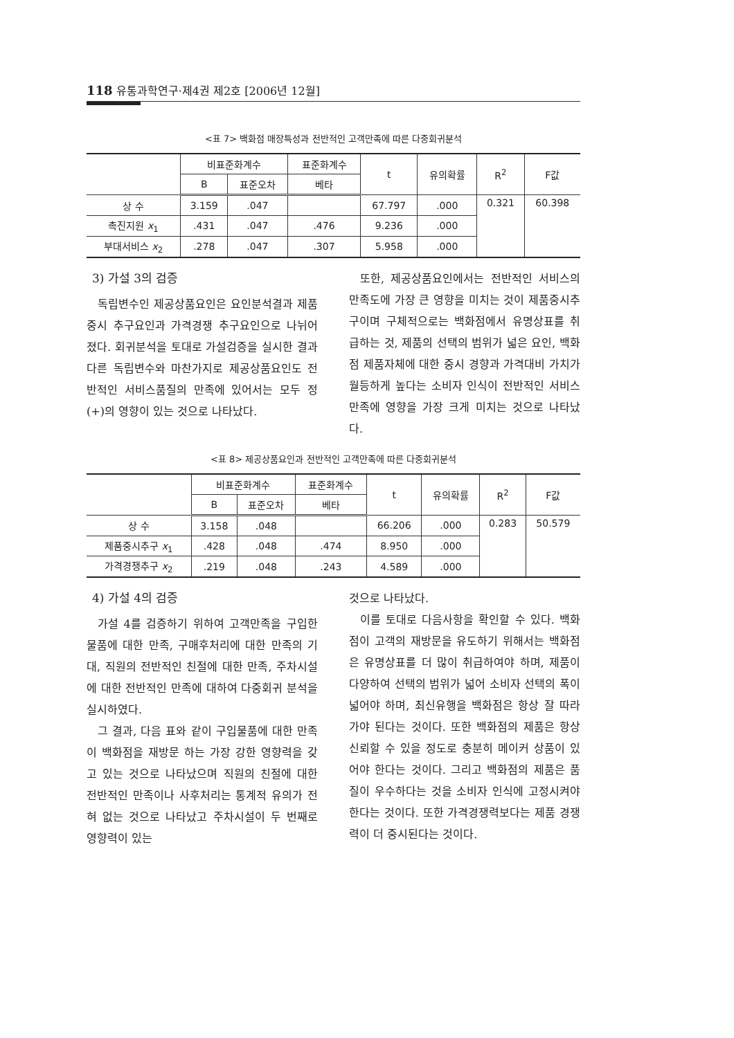118 유통과학연구·제4권 제2호 [2006년 12월]
<표 7> 백화점 매장특성과 전반적인 고객만족에 따른 다중회귀분석
| | 비표준화계수 | | 표준화계수 | t | 유의확률 | R<sup>2</sup> | F값 |
| --- | --- | --- | --- | --- | --- | --- | --- |
| | B | 표준오차 | 베타 | | | | |
| 상 수 | 3.159 | .047 | | 67.797 | .000 | 0.321 | 60.398 |
| 촉진지원 x<sub>1</sub> | .431 | .047 | .476 | 9.236 | .000 | | |
| 부대서비스 x<sub>2</sub> | .278 | .047 | .307 | 5.958 | .000 | | |
3) 가설 3의 검증
독립변수인 제공상품요인은 요인분석결과 제품중시 추구요인과 가격경쟁 추구요인으로 나뉘어 졌다. 회귀분석을 토대로 가설검증을 실시한 결과 다른 독립변수와 마찬가지로 제공상품요인도 전반적인 서비스품질의 만족에 있어서는 모두 정(+)의 영향이 있는 것으로 나타났다.
또한, 제공상품요인에서는 전반적인 서비스의 만족도에 가장 큰 영향을 미치는 것이 제품중시추구이며 구체적으로는 백화점에서 유명상표를 취급하는 것, 제품의 선택의 범위가 넓은 요인, 백화점 제품자체에 대한 중시 경향과 가격대비 가치가 월등하게 높다는 소비자 인식이 전반적인 서비스 만족에 영향을 가장 크게 미치는 것으로 나타났다.
<표 8> 제공상품요인과 전반적인 고객만족에 따른 다중회귀분석
| | 비표준화계수 | | 표준화계수 | t | 유의확률 | R<sup>2</sup> | F값 |
| --- | --- | --- | --- | --- | --- | --- | --- |
| | B | 표준오차 | 베타 | | | | |
| 상 수 | 3.158 | .048 | | 66.206 | .000 | 0.283 | 50.579 |
| 제품중시추구 x<sub>1</sub> | .428 | .048 | .474 | 8.950 | .000 | | |
| 가격경쟁추구 x<sub>2</sub> | .219 | .048 | .243 | 4.589 | .000 | | |
4) 가설 4의 검증
가설 4를 검증하기 위하여 고객만족을 구입한 물품에 대한 만족, 구매후처리에 대한 만족의 기대, 직원의 전반적인 친절에 대한 만족, 주차시설에 대한 전반적인 만족에 대하여 다중회귀 분석을 실시하였다.
그 결과, 다음 표와 같이 구입물품에 대한 만족이 백화점을 재방문 하는 가장 강한 영향력을 갖고 있는 것으로 나타났으며 직원의 친절에 대한 전반적인 만족이나 사후처리는 통계적 유의가 전혀 없는 것으로 나타났고 주차시설이 두 번째로 영향력이 있는
것으로 나타났다.
이를 토대로 다음사항을 확인할 수 있다. 백화점이 고객의 재방문을 유도하기 위해서는 백화점은 유명상표를 더 많이 취급하여야 하며, 제품이 다양하여 선택의 범위가 넓어 소비자 선택의 폭이 넓어야 하며, 최신유행을 백화점은 항상 잘 따라가야 된다는 것이다. 또한 백화점의 제품은 항상 신뢰할 수 있을 정도로 충분히 메이커 상품이 있어야 한다는 것이다. 그리고 백화점의 제품은 품질이 우수하다는 것을 소비자 인식에 고정시켜야 한다는 것이다. 또한 가격경쟁력보다는 제품 경쟁력이 더 중시된다는 것이다.